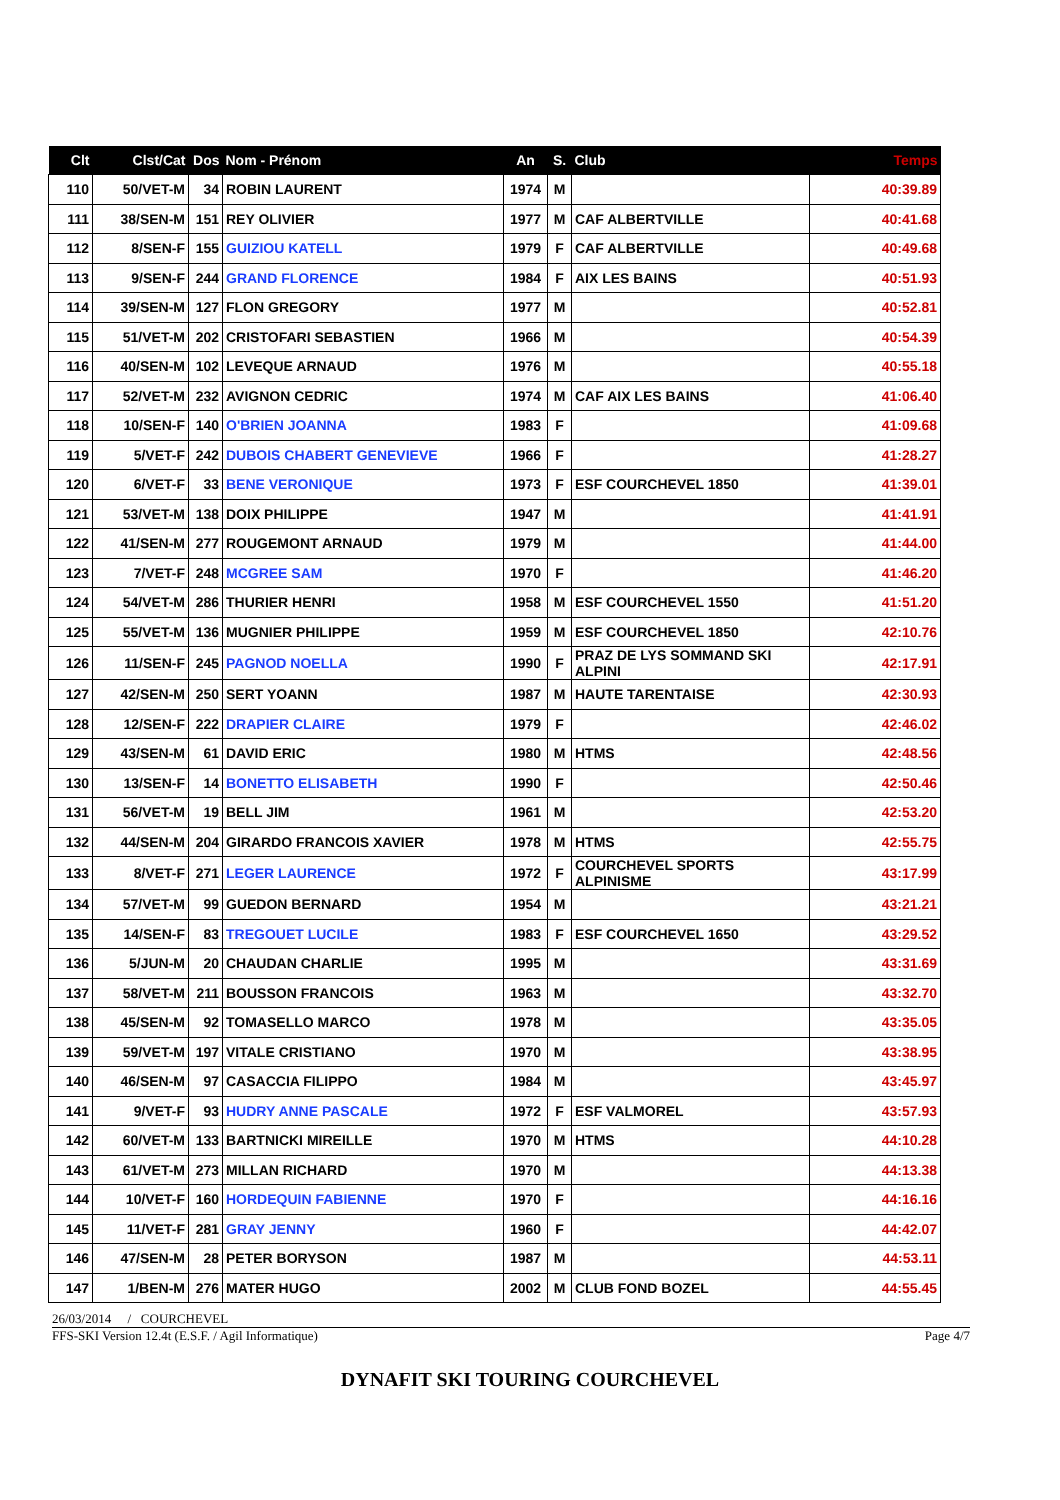| Clt | Clst/Cat | Dos | Nom - Prénom | An | S. | Club | Temps |
| --- | --- | --- | --- | --- | --- | --- | --- |
| 110 | 50/VET-M | 34 | ROBIN LAURENT | 1974 | M | | 40:39.89 |
| 111 | 38/SEN-M | 151 | REY OLIVIER | 1977 | M | CAF ALBERTVILLE | 40:41.68 |
| 112 | 8/SEN-F | 155 | GUIZIOU KATELL | 1979 | F | CAF ALBERTVILLE | 40:49.68 |
| 113 | 9/SEN-F | 244 | GRAND FLORENCE | 1984 | F | AIX LES BAINS | 40:51.93 |
| 114 | 39/SEN-M | 127 | FLON GREGORY | 1977 | M | | 40:52.81 |
| 115 | 51/VET-M | 202 | CRISTOFARI SEBASTIEN | 1966 | M | | 40:54.39 |
| 116 | 40/SEN-M | 102 | LEVEQUE ARNAUD | 1976 | M | | 40:55.18 |
| 117 | 52/VET-M | 232 | AVIGNON CEDRIC | 1974 | M | CAF AIX LES BAINS | 41:06.40 |
| 118 | 10/SEN-F | 140 | O'BRIEN JOANNA | 1983 | F | | 41:09.68 |
| 119 | 5/VET-F | 242 | DUBOIS CHABERT GENEVIEVE | 1966 | F | | 41:28.27 |
| 120 | 6/VET-F | 33 | BENE VERONIQUE | 1973 | F | ESF COURCHEVEL 1850 | 41:39.01 |
| 121 | 53/VET-M | 138 | DOIX PHILIPPE | 1947 | M | | 41:41.91 |
| 122 | 41/SEN-M | 277 | ROUGEMONT ARNAUD | 1979 | M | | 41:44.00 |
| 123 | 7/VET-F | 248 | MCGREE SAM | 1970 | F | | 41:46.20 |
| 124 | 54/VET-M | 286 | THURIER HENRI | 1958 | M | ESF COURCHEVEL 1550 | 41:51.20 |
| 125 | 55/VET-M | 136 | MUGNIER PHILIPPE | 1959 | M | ESF COURCHEVEL 1850 | 42:10.76 |
| 126 | 11/SEN-F | 245 | PAGNOD NOELLA | 1990 | F | PRAZ DE LYS SOMMAND SKI ALPINI | 42:17.91 |
| 127 | 42/SEN-M | 250 | SERT YOANN | 1987 | M | HAUTE TARENTAISE | 42:30.93 |
| 128 | 12/SEN-F | 222 | DRAPIER CLAIRE | 1979 | F | | 42:46.02 |
| 129 | 43/SEN-M | 61 | DAVID ERIC | 1980 | M | HTMS | 42:48.56 |
| 130 | 13/SEN-F | 14 | BONETTO ELISABETH | 1990 | F | | 42:50.46 |
| 131 | 56/VET-M | 19 | BELL JIM | 1961 | M | | 42:53.20 |
| 132 | 44/SEN-M | 204 | GIRARDO FRANCOIS XAVIER | 1978 | M | HTMS | 42:55.75 |
| 133 | 8/VET-F | 271 | LEGER LAURENCE | 1972 | F | COURCHEVEL SPORTS ALPINISME | 43:17.99 |
| 134 | 57/VET-M | 99 | GUEDON BERNARD | 1954 | M | | 43:21.21 |
| 135 | 14/SEN-F | 83 | TREGOUET LUCILE | 1983 | F | ESF COURCHEVEL 1650 | 43:29.52 |
| 136 | 5/JUN-M | 20 | CHAUDAN CHARLIE | 1995 | M | | 43:31.69 |
| 137 | 58/VET-M | 211 | BOUSSON FRANCOIS | 1963 | M | | 43:32.70 |
| 138 | 45/SEN-M | 92 | TOMASELLO MARCO | 1978 | M | | 43:35.05 |
| 139 | 59/VET-M | 197 | VITALE CRISTIANO | 1970 | M | | 43:38.95 |
| 140 | 46/SEN-M | 97 | CASACCIA FILIPPO | 1984 | M | | 43:45.97 |
| 141 | 9/VET-F | 93 | HUDRY ANNE PASCALE | 1972 | F | ESF VALMOREL | 43:57.93 |
| 142 | 60/VET-M | 133 | BARTNICKI MIREILLE | 1970 | M | HTMS | 44:10.28 |
| 143 | 61/VET-M | 273 | MILLAN RICHARD | 1970 | M | | 44:13.38 |
| 144 | 10/VET-F | 160 | HORDEQUIN FABIENNE | 1970 | F | | 44:16.16 |
| 145 | 11/VET-F | 281 | GRAY JENNY | 1960 | F | | 44:42.07 |
| 146 | 47/SEN-M | 28 | PETER BORYSON | 1987 | M | | 44:53.11 |
| 147 | 1/BEN-M | 276 | MATER HUGO | 2002 | M | CLUB FOND BOZEL | 44:55.45 |
26/03/2014 / COURCHEVEL
FFS-SKI Version 12.4t (E.S.F. / Agil Informatique) Page 4/7
DYNAFIT SKI TOURING COURCHEVEL